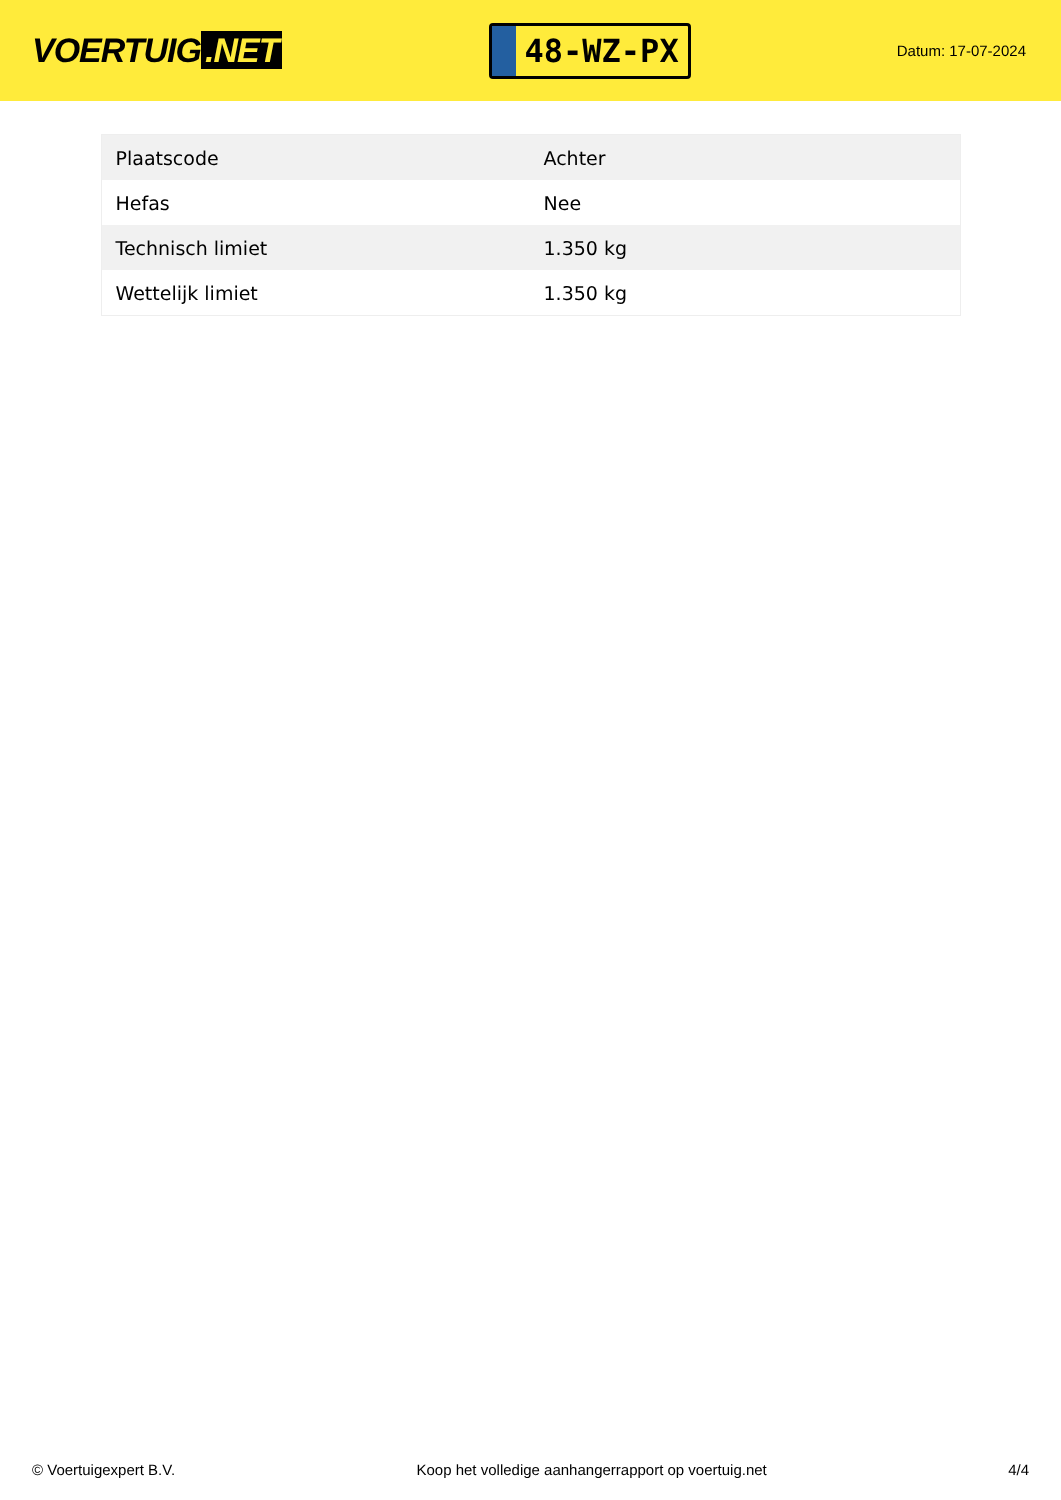VOERTUIG.NET
48-WZ-PX
Datum: 17-07-2024
| Plaatscode | Achter |
| Hefas | Nee |
| Technisch limiet | 1.350 kg |
| Wettelijk limiet | 1.350 kg |
© Voertuigexpert B.V. Koop het volledige aanhangerrapport op voertuig.net 4/4